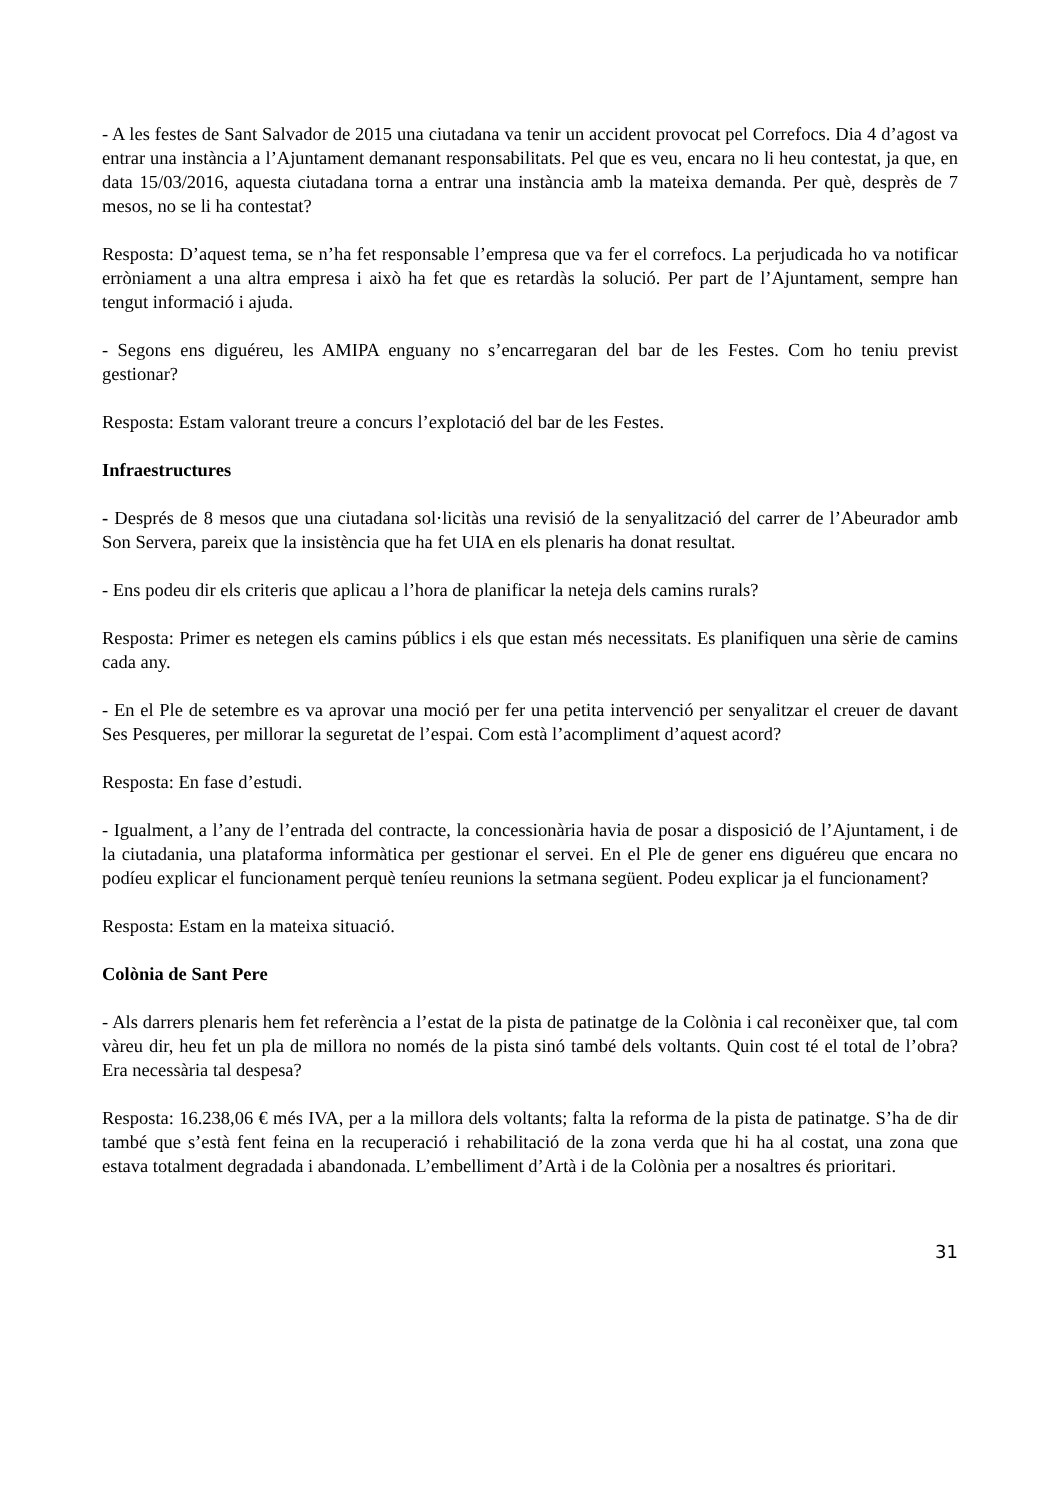- A les festes de Sant Salvador de 2015 una ciutadana va tenir un accident provocat pel Correfocs. Dia 4 d’agost va entrar una instància a l’Ajuntament demanant responsabilitats. Pel que es veu, encara no li heu contestat, ja que, en data 15/03/2016, aquesta ciutadana torna a entrar una instància amb la mateixa demanda. Per què, desprès de 7 mesos, no se li ha contestat?
Resposta: D’aquest tema, se n’ha fet responsable l’empresa que va fer el correfocs. La perjudicada ho va notificar erròniament a una altra empresa i això ha fet que es retardàs la solució. Per part de l’Ajuntament, sempre han tengut informació i ajuda.
- Segons ens diguéreu, les AMIPA enguany no s’encarregaran del bar de les Festes. Com ho teniu previst gestionar?
Resposta: Estam valorant treure a concurs l’explotació del bar de les Festes.
Infraestructures
- Després de 8 mesos que una ciutadana sol·licitàs una revisió de la senyalització del carrer de l’Abeurador amb Son Servera, pareix que la insistència que ha fet UIA en els plenaris ha donat resultat.
- Ens podeu dir els criteris que aplicau a l’hora de planificar la neteja dels camins rurals?
Resposta: Primer es netegen els camins públics i els que estan més necessitats. Es planifiquen una sèrie de camins cada any.
- En el Ple de setembre es va aprovar una moció per fer una petita intervenció per senyalitzar el creuer de davant Ses Pesqueres, per millorar la seguretat de l’espai. Com està l’acompliment d’aquest acord?
Resposta: En fase d’estudi.
- Igualment, a l’any de l’entrada del contracte, la concessionària havia de posar a disposició de l’Ajuntament, i de la ciutadania, una plataforma informàtica per gestionar el servei. En el Ple de gener ens diguéreu que encara no podíeu explicar el funcionament perquè teníeu reunions la setmana següent. Podeu explicar ja el funcionament?
Resposta: Estam en la mateixa situació.
Colònia de Sant Pere
- Als darrers plenaris hem fet referència a l’estat de la pista de patinatge de la Colònia i cal reconèixer que, tal com vàreu dir, heu fet un pla de millora no només de la pista sinó també dels voltants. Quin cost té el total de l’obra? Era necessària tal despesa?
Resposta: 16.238,06 € més IVA, per a la millora dels voltants; falta la reforma de la pista de patinatge. S’ha de dir també que s’està fent feina en la recuperació i rehabilitació de la zona verda que hi ha al costat, una zona que estava totalment degradada i abandonada. L’embelliment d’Artà i de la Colònia per a nosaltres és prioritari.
31